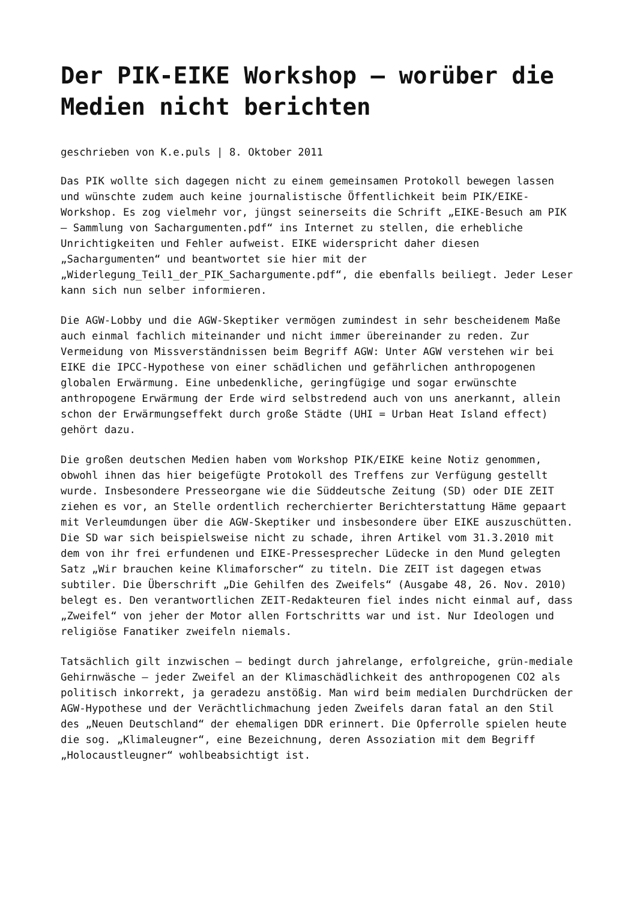Der PIK-EIKE Workshop – worüber die Medien nicht berichten
geschrieben von K.e.puls | 8. Oktober 2011
Das PIK wollte sich dagegen nicht zu einem gemeinsamen Protokoll bewegen lassen und wünschte zudem auch keine journalistische Öffentlichkeit beim PIK/EIKE-Workshop. Es zog vielmehr vor, jüngst seinerseits die Schrift „EIKE-Besuch am PIK – Sammlung von Sachargumenten.pdf“ ins Internet zu stellen, die erhebliche Unrichtigkeiten und Fehler aufweist. EIKE widerspricht daher diesen „Sachargumenten“ und beantwortet sie hier mit der „Widerlegung_Teil1_der_PIK_Sachargumente.pdf“, die ebenfalls beiliegt. Jeder Leser kann sich nun selber informieren.
Die AGW-Lobby und die AGW-Skeptiker vermögen zumindest in sehr bescheidenem Maße auch einmal fachlich miteinander und nicht immer übereinander zu reden. Zur Vermeidung von Missverständnissen beim Begriff AGW: Unter AGW verstehen wir bei EIKE die IPCC-Hypothese von einer schädlichen und gefährlichen anthropogenen globalen Erwärmung. Eine unbedenkliche, geringfügige und sogar erwünschte anthropogene Erwärmung der Erde wird selbstredend auch von uns anerkannt, allein schon der Erwärmungseffekt durch große Städte (UHI = Urban Heat Island effect) gehört dazu.
Die großen deutschen Medien haben vom Workshop PIK/EIKE keine Notiz genommen, obwohl ihnen das hier beigefügte Protokoll des Treffens zur Verfügung gestellt wurde. Insbesondere Presseorgane wie die Süddeutsche Zeitung (SD) oder DIE ZEIT ziehen es vor, an Stelle ordentlich recherchierter Berichterstattung Häme gepaart mit Verleumdungen über die AGW-Skeptiker und insbesondere über EIKE auszuschütten. Die SD war sich beispielsweise nicht zu schade, ihren Artikel vom 31.3.2010 mit dem von ihr frei erfundenen und EIKE-Pressesprecher Lüdecke in den Mund gelegten Satz „Wir brauchen keine Klimaforscher“ zu titeln. Die ZEIT ist dagegen etwas subtiler. Die Überschrift „Die Gehilfen des Zweifels“ (Ausgabe 48, 26. Nov. 2010) belegt es. Den verantwortlichen ZEIT-Redakteuren fiel indes nicht einmal auf, dass „Zweifel“ von jeher der Motor allen Fortschritts war und ist. Nur Ideologen und religiöse Fanatiker zweifeln niemals.
Tatsächlich gilt inzwischen – bedingt durch jahrelange, erfolgreiche, grün-mediale Gehirnwäsche – jeder Zweifel an der Klimaschädlichkeit des anthropogenen CO2 als politisch inkorrekt, ja geradezu anstößig. Man wird beim medialen Durchdrücken der AGW-Hypothese und der Verächtlichmachung jeden Zweifels daran fatal an den Stil des „Neuen Deutschland“ der ehemaligen DDR erinnert. Die Opferrolle spielen heute die sog. „Klimaleugner“, eine Bezeichnung, deren Assoziation mit dem Begriff „Holocaustleugner“ wohlbeabsichtigt ist.